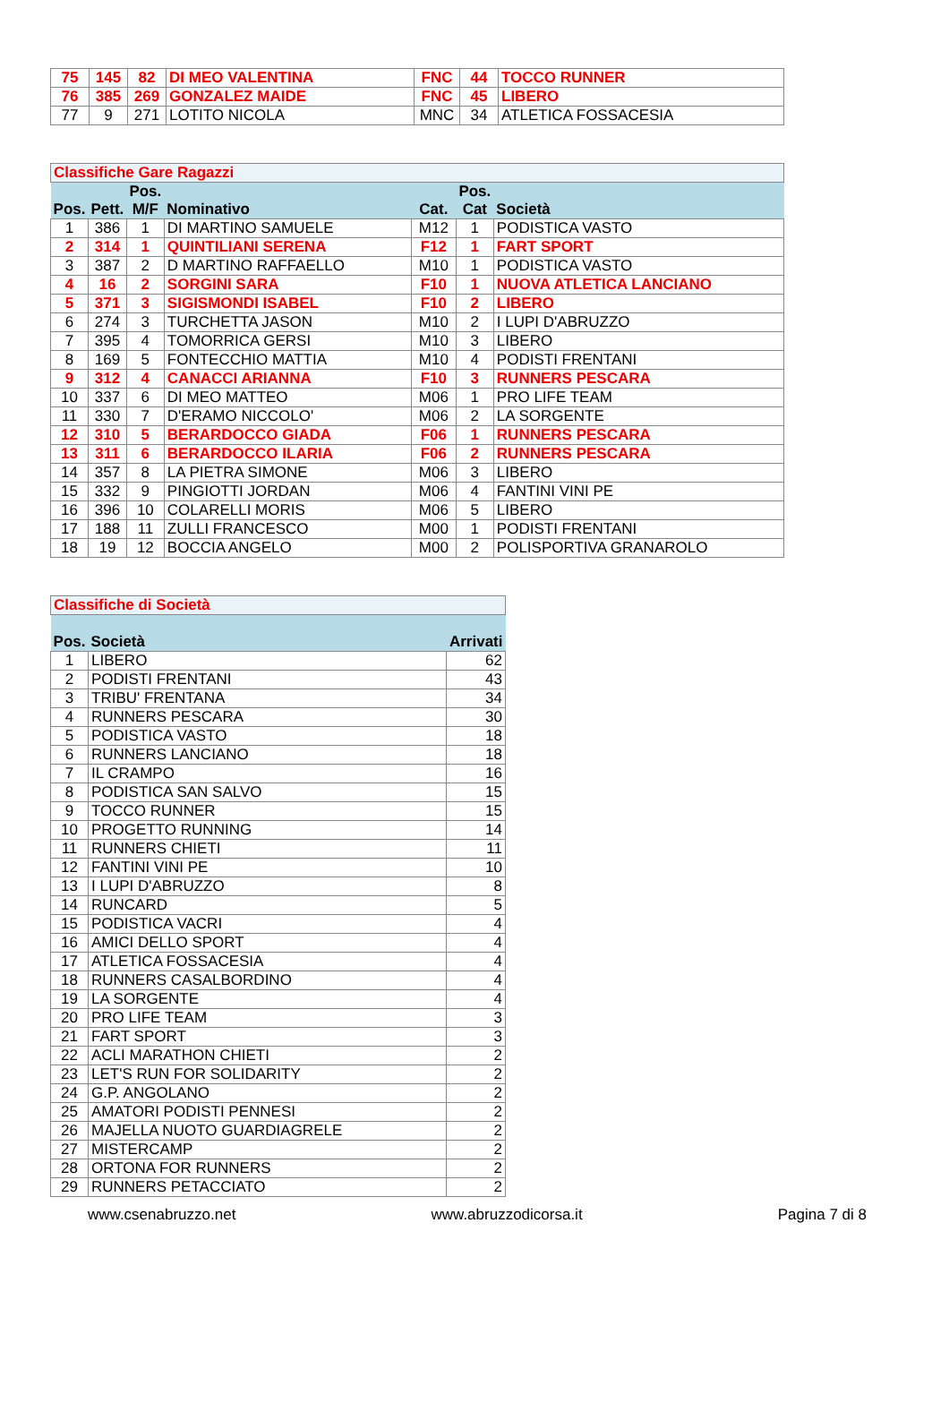| 75 | 145 | 82 | DI MEO VALENTINA | FNC | 44 | TOCCO RUNNER |
| 76 | 385 | 269 | GONZALEZ MAIDE | FNC | 45 | LIBERO |
| 77 | 9 | 271 | LOTITO NICOLA | MNC | 34 | ATLETICA FOSSACESIA |
| Classifiche Gare Ragazzi | | | | | | |
| Pos. | Pett. | Pos. M/F | Nominativo | Cat. | Pos. Cat | Società |
| 1 | 386 | 1 | DI MARTINO SAMUELE | M12 | 1 | PODISTICA VASTO |
| 2 | 314 | 1 | QUINTILIANI SERENA | F12 | 1 | FART SPORT |
| 3 | 387 | 2 | D MARTINO RAFFAELLO | M10 | 1 | PODISTICA VASTO |
| 4 | 16 | 2 | SORGINI SARA | F10 | 1 | NUOVA ATLETICA LANCIANO |
| 5 | 371 | 3 | SIGISMONDI ISABEL | F10 | 2 | LIBERO |
| 6 | 274 | 3 | TURCHETTA JASON | M10 | 2 | I LUPI D'ABRUZZO |
| 7 | 395 | 4 | TOMORRICA GERSI | M10 | 3 | LIBERO |
| 8 | 169 | 5 | FONTECCHIO MATTIA | M10 | 4 | PODISTI FRENTANI |
| 9 | 312 | 4 | CANACCI ARIANNA | F10 | 3 | RUNNERS PESCARA |
| 10 | 337 | 6 | DI MEO MATTEO | M06 | 1 | PRO LIFE TEAM |
| 11 | 330 | 7 | D'ERAMO NICCOLO' | M06 | 2 | LA SORGENTE |
| 12 | 310 | 5 | BERARDOCCO GIADA | F06 | 1 | RUNNERS PESCARA |
| 13 | 311 | 6 | BERARDOCCO ILARIA | F06 | 2 | RUNNERS PESCARA |
| 14 | 357 | 8 | LA PIETRA SIMONE | M06 | 3 | LIBERO |
| 15 | 332 | 9 | PINGIOTTI JORDAN | M06 | 4 | FANTINI VINI PE |
| 16 | 396 | 10 | COLARELLI MORIS | M06 | 5 | LIBERO |
| 17 | 188 | 11 | ZULLI FRANCESCO | M00 | 1 | PODISTI FRENTANI |
| 18 | 19 | 12 | BOCCIA ANGELO | M00 | 2 | POLISPORTIVA GRANAROLO |
| Classifiche di Società | | |
| Pos. | Società | Arrivati |
| 1 | LIBERO | 62 |
| 2 | PODISTI FRENTANI | 43 |
| 3 | TRIBU' FRENTANA | 34 |
| 4 | RUNNERS PESCARA | 30 |
| 5 | PODISTICA VASTO | 18 |
| 6 | RUNNERS LANCIANO | 18 |
| 7 | IL CRAMPO | 16 |
| 8 | PODISTICA SAN SALVO | 15 |
| 9 | TOCCO RUNNER | 15 |
| 10 | PROGETTO RUNNING | 14 |
| 11 | RUNNERS CHIETI | 11 |
| 12 | FANTINI VINI PE | 10 |
| 13 | I LUPI D'ABRUZZO | 8 |
| 14 | RUNCARD | 5 |
| 15 | PODISTICA VACRI | 4 |
| 16 | AMICI DELLO SPORT | 4 |
| 17 | ATLETICA FOSSACESIA | 4 |
| 18 | RUNNERS CASALBORDINO | 4 |
| 19 | LA SORGENTE | 4 |
| 20 | PRO LIFE TEAM | 3 |
| 21 | FART SPORT | 3 |
| 22 | ACLI MARATHON CHIETI | 2 |
| 23 | LET'S RUN FOR SOLIDARITY | 2 |
| 24 | G.P. ANGOLANO | 2 |
| 25 | AMATORI PODISTI PENNESI | 2 |
| 26 | MAJELLA NUOTO GUARDIAGRELE | 2 |
| 27 | MISTERCAMP | 2 |
| 28 | ORTONA FOR RUNNERS | 2 |
| 29 | RUNNERS PETACCIATO | 2 |
www.csenabruzzo.net www.abruzzodicorsa.it Pagina 7 di 8